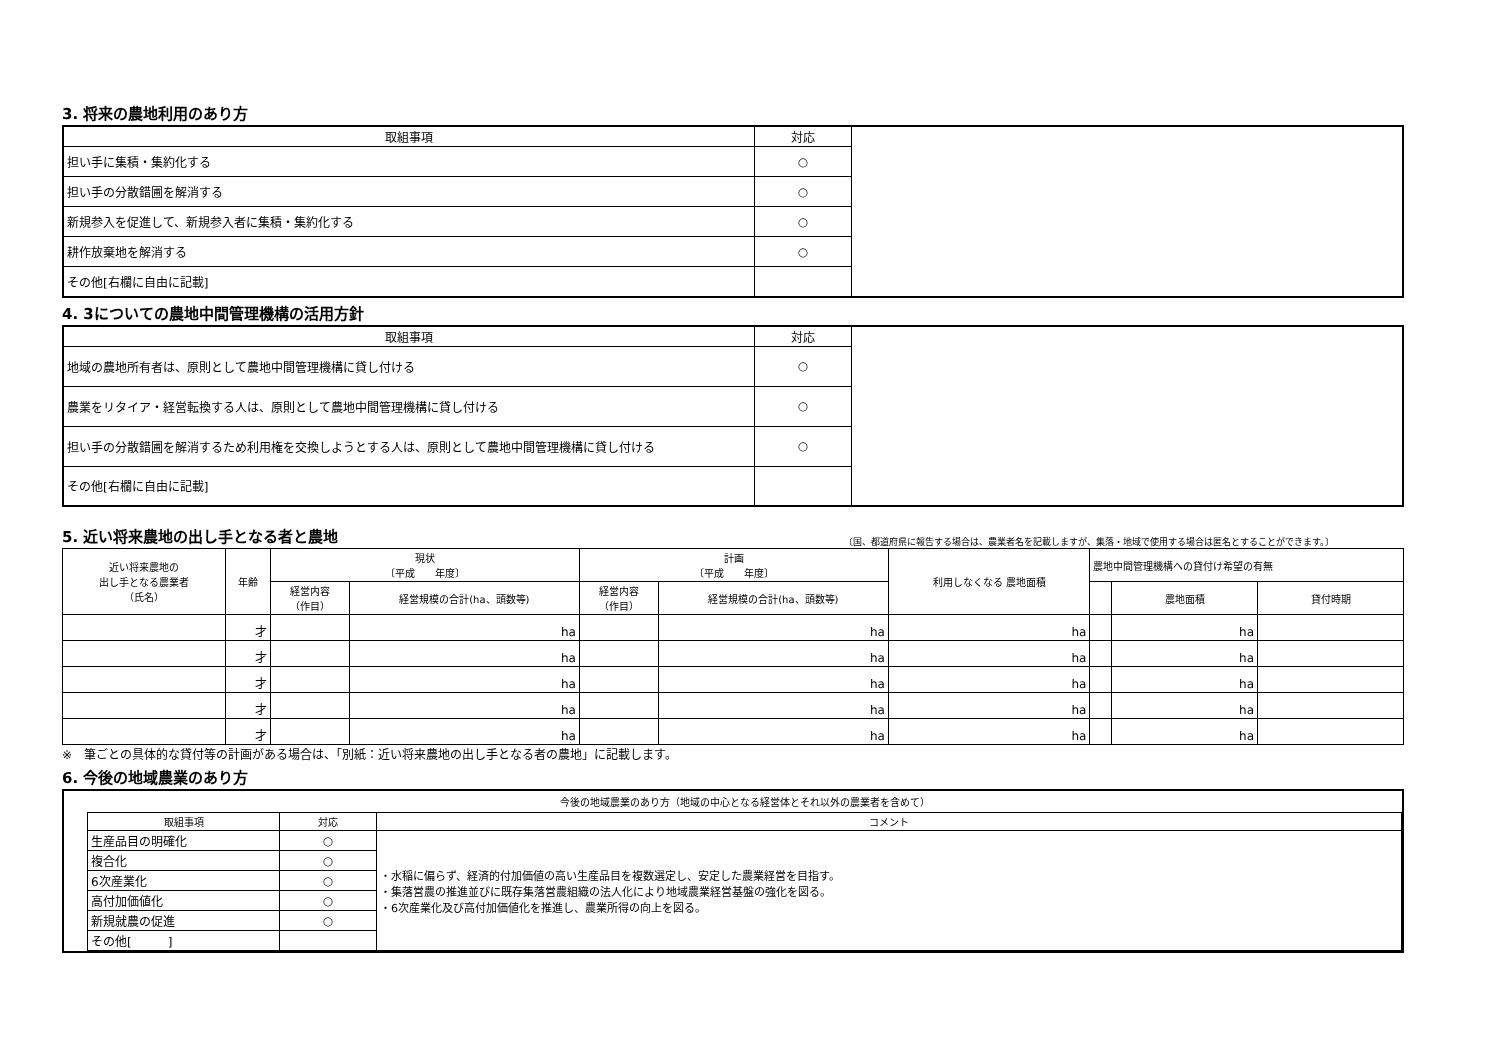3. 将来の農地利用のあり方
| 取組事項 | 対応 | |
| 担い手に集積・集約化する | ○ | |
| 担い手の分散錯圃を解消する | ○ | |
| 新規参入を促進して、新規参入者に集積・集約化する | ○ | |
| 耕作放棄地を解消する | ○ | |
| その他[右欄に自由に記載] | | |
4. 3についての農地中間管理機構の活用方針
| 取組事項 | 対応 | |
| 地域の農地所有者は、原則として農地中間管理機構に貸し付ける | ○ | |
| 農業をリタイア・経営転換する人は、原則として農地中間管理機構に貸し付ける | ○ | |
| 担い手の分散錯圃を解消するため利用権を交換しようとする人は、原則として農地中間管理機構に貸し付ける | ○ | |
| その他[右欄に自由に記載] | | |
5. 近い将来農地の出し手となる者と農地
〔国、都道府県に報告する場合は、農業者名を記載しますが、集落・地域で使用する場合は匿名とすることができます。〕
| 近い将来農地の 出し手となる農業者 （氏名） | 年齢 | 現状 〔平成 年度〕 | | 計画 〔平成 年度〕 | | 利用しなくなる 農地面積 | 農地中間管理機構への貸付け希望の有無 | | |
| --- | --- | --- | --- | --- | --- | --- | --- | --- | --- |
| | | 経営内容 （作目） | 経営規模の合計(ha、頭数等) | 経営内容 （作目） | 経営規模の合計(ha、頭数等) | | | 農地面積 | 貸付時期 |
| | 才 | | ha | | ha | ha | | ha | |
| | 才 | | ha | | ha | ha | | ha | |
| | 才 | | ha | | ha | ha | | ha | |
| | 才 | | ha | | ha | ha | | ha | |
| | 才 | | ha | | ha | ha | | ha | |
※　筆ごとの具体的な貸付等の計画がある場合は、「別紙：近い将来農地の出し手となる者の農地」に記載します。
6. 今後の地域農業のあり方
今後の地域農業のあり方（地域の中心となる経営体とそれ以外の農業者を含めて）
| 取組事項 | 対応 | コメント |
| --- | --- | --- |
| 生産品目の明確化 | ○ | ・水稲に偏らず、経済的付加価値の高い生産品目を複数選定し、安定した農業経営を目指す。 ・集落営農の推進並びに既存集落営農組織の法人化により地域農業経営基盤の強化を図る。 ・6次産業化及び高付加価値化を推進し、農業所得の向上を図る。 |
| 複合化 | ○ | |
| 6次産業化 | ○ | |
| 高付加価値化 | ○ | |
| 新規就農の促進 | ○ | |
| その他[ ] | | |